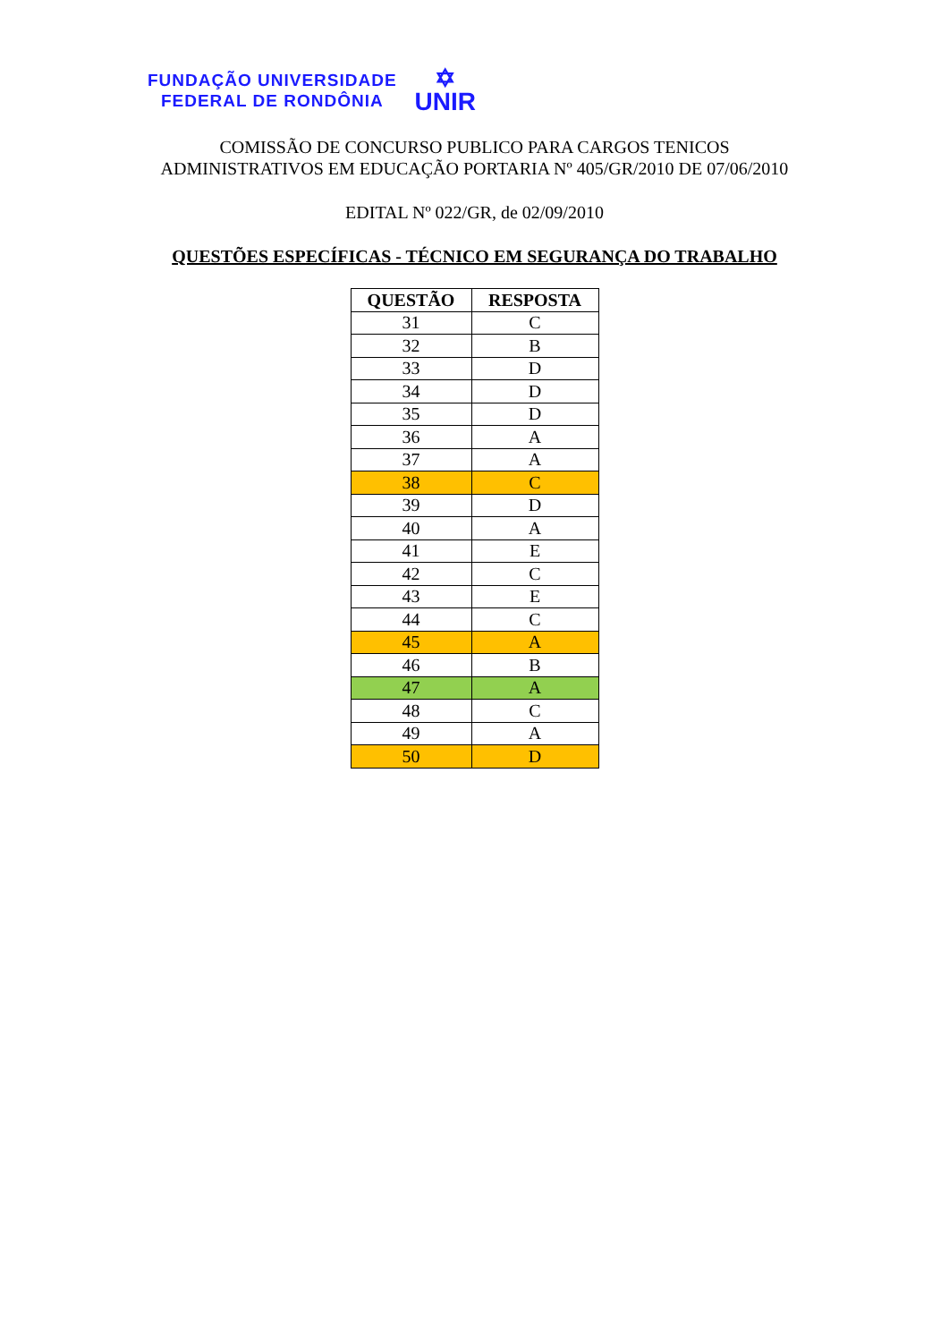FUNDAÇÃO UNIVERSIDADE
FEDERAL DE RONDÔNIA
✡
UNIR
COMISSÃO DE CONCURSO PUBLICO PARA CARGOS TENICOS
ADMINISTRATIVOS EM EDUCAÇÃO PORTARIA Nº 405/GR/2010 DE 07/06/2010
EDITAL Nº 022/GR, de 02/09/2010
QUESTÕES ESPECÍFICAS - TÉCNICO EM SEGURANÇA DO TRABALHO
| QUESTÃO | RESPOSTA |
| --- | --- |
| 31 | C |
| 32 | B |
| 33 | D |
| 34 | D |
| 35 | D |
| 36 | A |
| 37 | A |
| 38 | C |
| 39 | D |
| 40 | A |
| 41 | E |
| 42 | C |
| 43 | E |
| 44 | C |
| 45 | A |
| 46 | B |
| 47 | A |
| 48 | C |
| 49 | A |
| 50 | D |